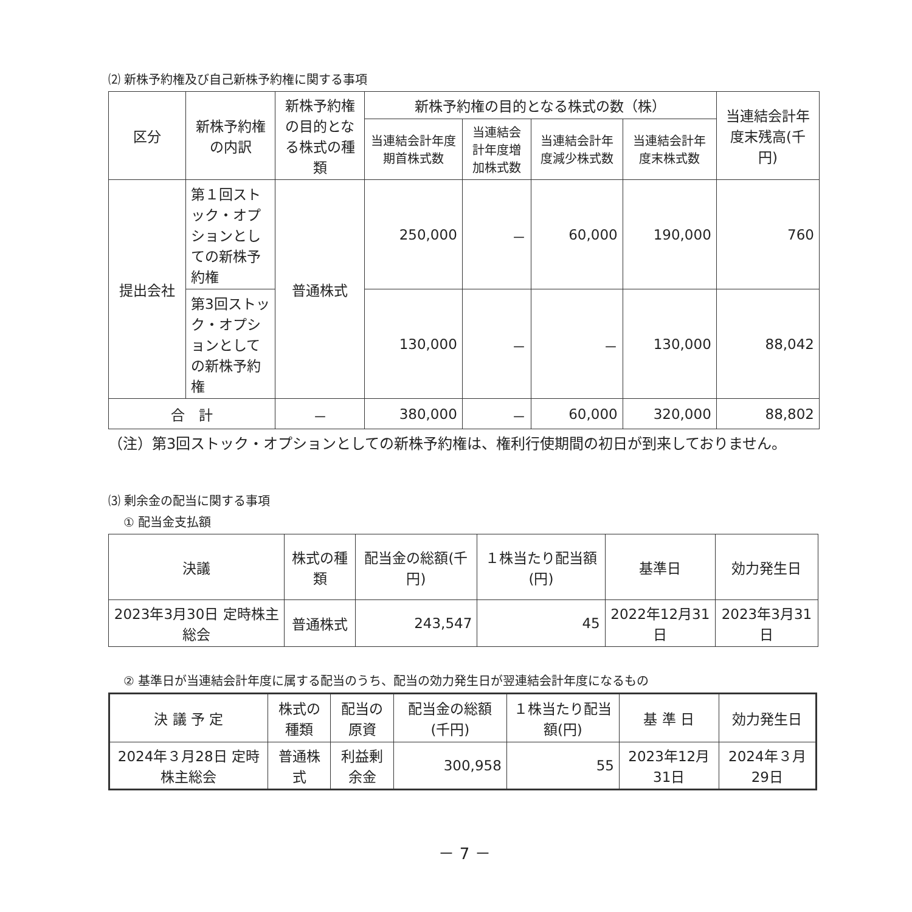⑵ 新株予約権及び自己新株予約権に関する事項
| 区分 | 新株予約権の内訳 | 新株予約権の目的となる株式の種類 | 新株予約権の目的となる株式の数（株） | | | | 当連結会計年度末残高(千円) |
| --- | --- | --- | --- | --- | --- | --- | --- |
| | | | 当連結会計年度期首株式数 | 当連結会計年度増加株式数 | 当連結会計年度減少株式数 | 当連結会計年度末株式数 | |
| 提出会社 | 第１回ストック・オプションとしての新株予約権 | 普通株式 | 250,000 | － | 60,000 | 190,000 | 760 |
| | 第3回ストック・オプションとしての新株予約権 | | 130,000 | － | － | 130,000 | 88,042 |
| 合 計 | | － | 380,000 | － | 60,000 | 320,000 | 88,802 |
（注）第3回ストック・オプションとしての新株予約権は、権利行使期間の初日が到来しておりません。
⑶ 剰余金の配当に関する事項
① 配当金支払額
| 決議 | 株式の種類 | 配当金の総額(千円) | １株当たり配当額(円) | 基準日 | 効力発生日 |
| --- | --- | --- | --- | --- | --- |
| 2023年3月30日 定時株主総会 | 普通株式 | 243,547 | 45 | 2022年12月31日 | 2023年3月31日 |
② 基準日が当連結会計年度に属する配当のうち、配当の効力発生日が翌連結会計年度になるもの
| 決 議 予 定 | 株式の種類 | 配当の原資 | 配当金の総額(千円) | １株当たり配当額(円) | 基 準 日 | 効力発生日 |
| --- | --- | --- | --- | --- | --- | --- |
| 2024年３月28日 定時株主総会 | 普通株式 | 利益剰余金 | 300,958 | 55 | 2023年12月31日 | 2024年３月29日 |
－ 7 －